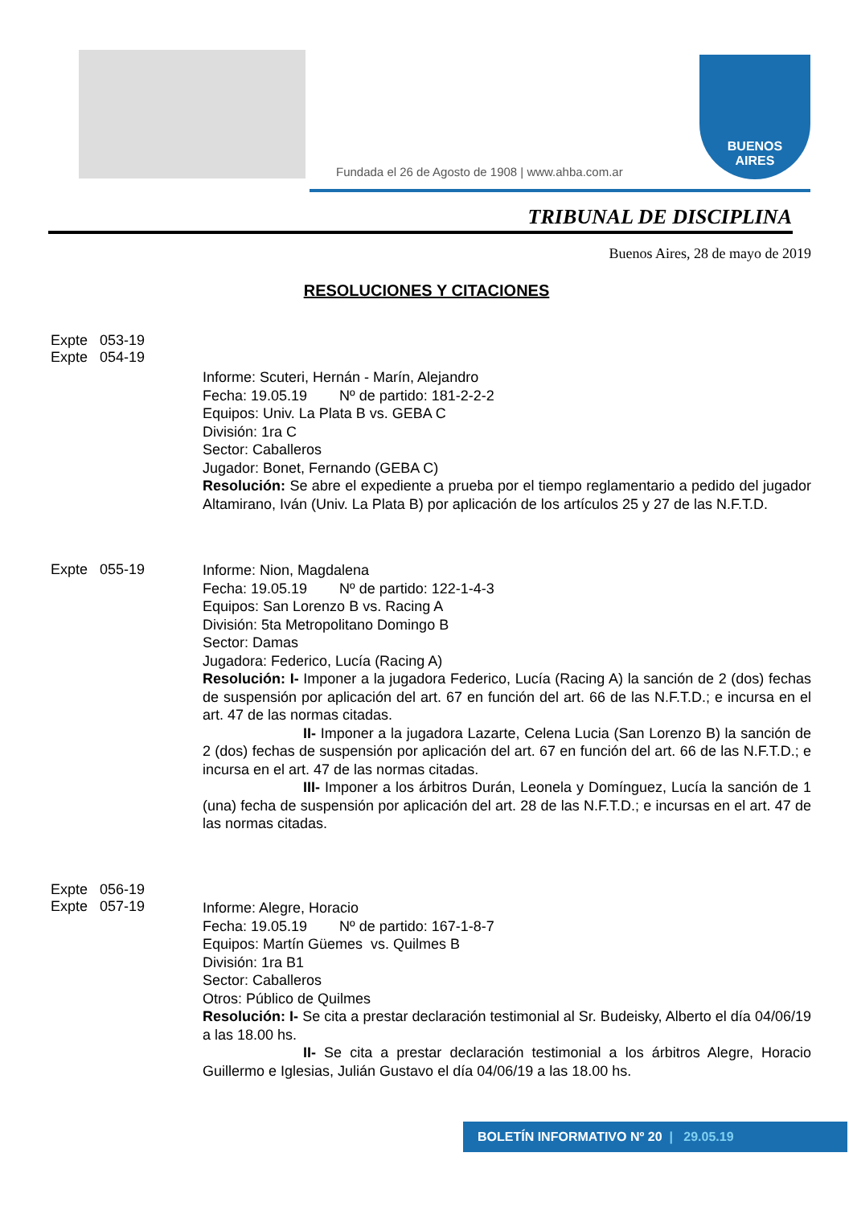Fundada el 26 de Agosto de 1908 | www.ahba.com.ar
BUENOS
AIRES
TRIBUNAL DE DISCIPLINA
Buenos Aires, 28 de mayo de 2019
RESOLUCIONES Y CITACIONES
Expte 053-19
Expte 054-19
Informe: Scuteri, Hernán - Marín, Alejandro
Fecha: 19.05.19 Nº de partido: 181-2-2-2
Equipos: Univ. La Plata B vs. GEBA C
División: 1ra C
Sector: Caballeros
Jugador: Bonet, Fernando (GEBA C)
Resolución: Se abre el expediente a prueba por el tiempo reglamentario a pedido del jugador Altamirano, Iván (Univ. La Plata B) por aplicación de los artículos 25 y 27 de las N.F.T.D.
Expte 055-19
Informe: Nion, Magdalena
Fecha: 19.05.19 Nº de partido: 122-1-4-3
Equipos: San Lorenzo B vs. Racing A
División: 5ta Metropolitano Domingo B
Sector: Damas
Jugadora: Federico, Lucía (Racing A)
Resolución: I- Imponer a la jugadora Federico, Lucía (Racing A) la sanción de 2 (dos) fechas de suspensión por aplicación del art. 67 en función del art. 66 de las N.F.T.D.; e incursa en el art. 47 de las normas citadas.
II- Imponer a la jugadora Lazarte, Celena Lucia (San Lorenzo B) la sanción de 2 (dos) fechas de suspensión por aplicación del art. 67 en función del art. 66 de las N.F.T.D.; e incursa en el art. 47 de las normas citadas.
III- Imponer a los árbitros Durán, Leonela y Domínguez, Lucía la sanción de 1 (una) fecha de suspensión por aplicación del art. 28 de las N.F.T.D.; e incursas en el art. 47 de las normas citadas.
Expte 056-19
Expte 057-19
Informe: Alegre, Horacio
Fecha: 19.05.19 Nº de partido: 167-1-8-7
Equipos: Martín Güemes vs. Quilmes B
División: 1ra B1
Sector: Caballeros
Otros: Público de Quilmes
Resolución: I- Se cita a prestar declaración testimonial al Sr. Budeisky, Alberto el día 04/06/19 a las 18.00 hs.
II- Se cita a prestar declaración testimonial a los árbitros Alegre, Horacio Guillermo e Iglesias, Julián Gustavo el día 04/06/19 a las 18.00 hs.
BOLETÍN INFORMATIVO Nº 20 | 29.05.19